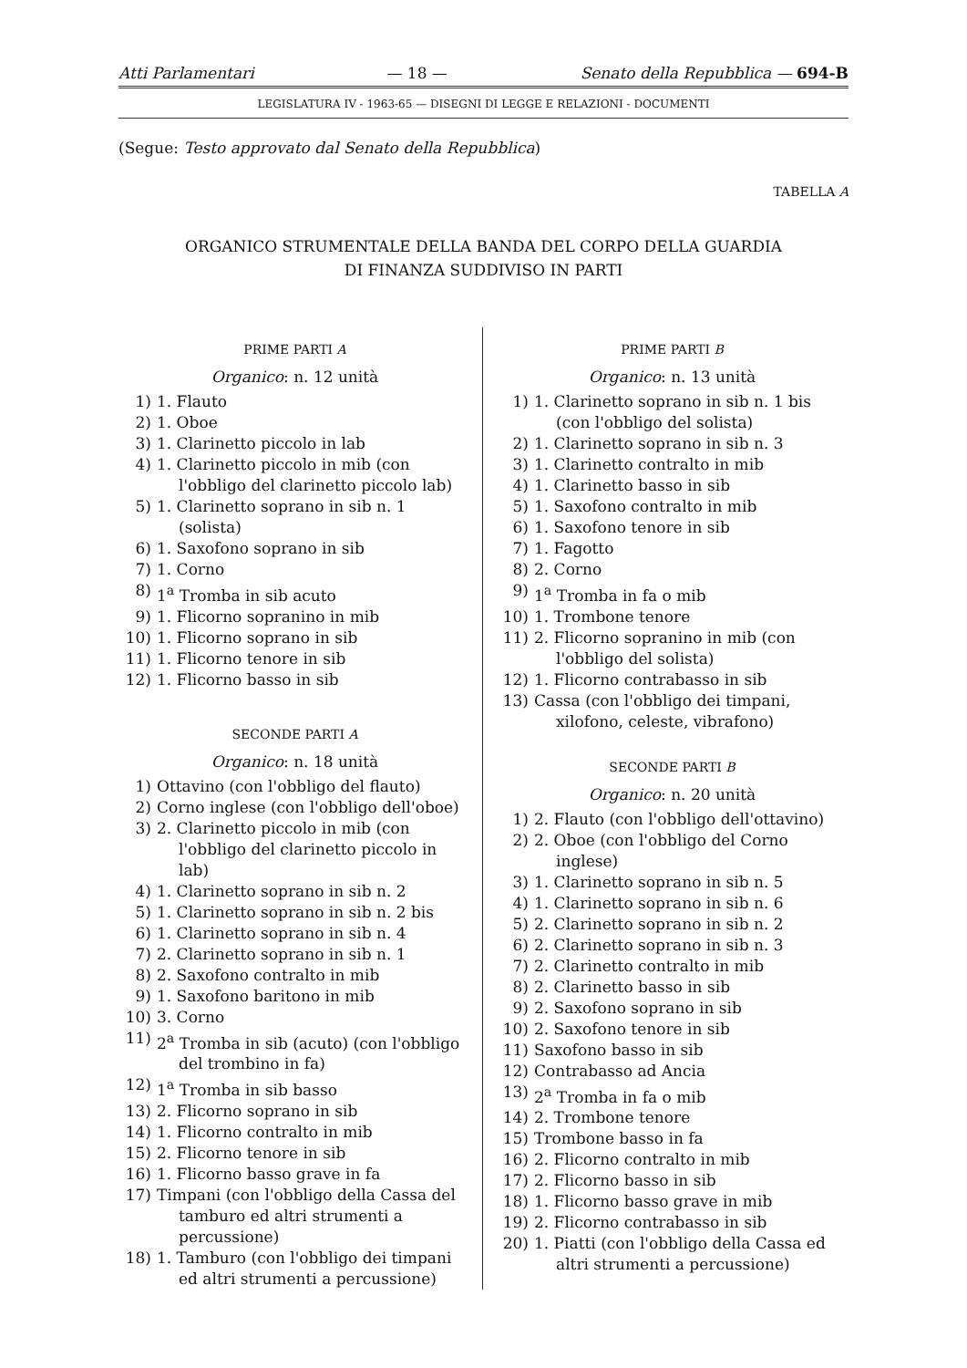Atti Parlamentari — 18 — Senato della Repubblica — 694-B
LEGISLATURA IV - 1963-65 — DISEGNI DI LEGGE E RELAZIONI - DOCUMENTI
(Segue: Testo approvato dal Senato della Repubblica)
TABELLA A
ORGANICO STRUMENTALE DELLA BANDA DEL CORPO DELLA GUARDIA
DI FINANZA SUDDIVISO IN PARTI
PRIME PARTI A
Organico: n. 12 unità
1) 1. Flauto
2) 1. Oboe
3) 1. Clarinetto piccolo in lab
4) 1. Clarinetto piccolo in mib (con l'obbligo del clarinetto piccolo lab)
5) 1. Clarinetto soprano in sib n. 1 (solista)
6) 1. Saxofono soprano in sib
7) 1. Corno
8) 1<sup>a</sup> Tromba in sib acuto
9) 1. Flicorno sopranino in mib
10) 1. Flicorno soprano in sib
11) 1. Flicorno tenore in sib
12) 1. Flicorno basso in sib
SECONDE PARTI A
Organico: n. 18 unità
1) Ottavino (con l'obbligo del flauto)
2) Corno inglese (con l'obbligo dell'oboe)
3) 2. Clarinetto piccolo in mib (con l'obbligo del clarinetto piccolo in lab)
4) 1. Clarinetto soprano in sib n. 2
5) 1. Clarinetto soprano in sib n. 2 bis
6) 1. Clarinetto soprano in sib n. 4
7) 2. Clarinetto soprano in sib n. 1
8) 2. Saxofono contralto in mib
9) 1. Saxofono baritono in mib
10) 3. Corno
11) 2<sup>a</sup> Tromba in sib (acuto) (con l'obbligo del trombino in fa)
12) 1<sup>a</sup> Tromba in sib basso
13) 2. Flicorno soprano in sib
14) 1. Flicorno contralto in mib
15) 2. Flicorno tenore in sib
16) 1. Flicorno basso grave in fa
17) Timpani (con l'obbligo della Cassa del tamburo ed altri strumenti a percussione)
18) 1. Tamburo (con l'obbligo dei timpani ed altri strumenti a percussione)
PRIME PARTI B
Organico: n. 13 unità
1) 1. Clarinetto soprano in sib n. 1 bis (con l'obbligo del solista)
2) 1. Clarinetto soprano in sib n. 3
3) 1. Clarinetto contralto in mib
4) 1. Clarinetto basso in sib
5) 1. Saxofono contralto in mib
6) 1. Saxofono tenore in sib
7) 1. Fagotto
8) 2. Corno
9) 1<sup>a</sup> Tromba in fa o mib
10) 1. Trombone tenore
11) 2. Flicorno sopranino in mib (con l'obbligo del solista)
12) 1. Flicorno contrabasso in sib
13) Cassa (con l'obbligo dei timpani, xilofono, celeste, vibrafono)
SECONDE PARTI B
Organico: n. 20 unità
1) 2. Flauto (con l'obbligo dell'ottavino)
2) 2. Oboe (con l'obbligo del Corno inglese)
3) 1. Clarinetto soprano in sib n. 5
4) 1. Clarinetto soprano in sib n. 6
5) 2. Clarinetto soprano in sib n. 2
6) 2. Clarinetto soprano in sib n. 3
7) 2. Clarinetto contralto in mib
8) 2. Clarinetto basso in sib
9) 2. Saxofono soprano in sib
10) 2. Saxofono tenore in sib
11) Saxofono basso in sib
12) Contrabasso ad Ancia
13) 2<sup>a</sup> Tromba in fa o mib
14) 2. Trombone tenore
15) Trombone basso in fa
16) 2. Flicorno contralto in mib
17) 2. Flicorno basso in sib
18) 1. Flicorno basso grave in mib
19) 2. Flicorno contrabasso in sib
20) 1. Piatti (con l'obbligo della Cassa ed altri strumenti a percussione)